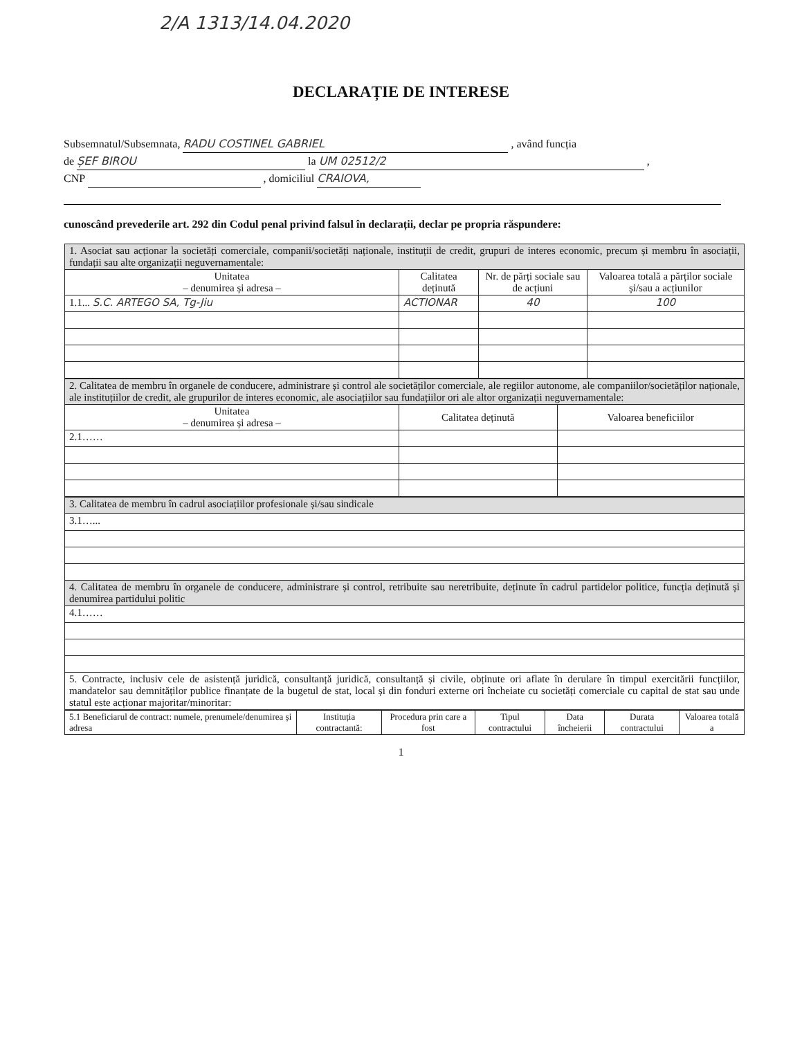2/A 1313/14.04.2020
DECLARAȚIE DE INTERESE
Subsemnatul/Subsemnata, RADU COSTINEL GABRIEL , având funcția
de ȘEF BIROU la UM 02512/2 ,
CNP , domiciliul CRAIOVA,
cunoscând prevederile art. 292 din Codul penal privind falsul în declarații, declar pe propria răspundere:
| 1. Asociat sau acționar la societăți comerciale, companii/societăți naționale, instituții de credit, grupuri de interes economic, precum și membru în asociații, fundații sau alte organizații neguvernamentale: | | | |
| Unitatea – denumirea și adresa – | Calitatea deținută | Nr. de părți sociale sau de acțiuni | Valoarea totală a părților sociale și/sau a acțiunilor |
| 1.1... S.C. ARTEGO SA, Tg-Jiu | ACTIONAR | 40 | 100 |
| 2. Calitatea de membru în organele de conducere, administrare și control ale societăților comerciale, ale regiilor autonome, ale companiilor/societăților naționale, ale instituțiilor de credit, ale grupurilor de interes economic, ale asociațiilor sau fundațiilor ori ale altor organizații neguvernamentale: | | |
| Unitatea – denumirea și adresa – | Calitatea deținută | Valoarea beneficiilor |
| 2.1…… | | |
| 3. Calitatea de membru în cadrul asociațiilor profesionale și/sau sindicale |
| 3.1…... |
| 4. Calitatea de membru în organele de conducere, administrare și control, retribuite sau neretribuite, deținute în cadrul partidelor politice, funcția deținută și denumirea partidului politic |
| 4.1…… |
| 5. Contracte, inclusiv cele de asistență juridică, consultanță juridică, consultanță și civile, obținute ori aflate în derulare în timpul exercitării funcțiilor, mandatelor sau demnităților publice finanțate de la bugetul de stat, local și din fonduri externe ori încheiate cu societăți comerciale cu capital de stat sau unde statul este acționar majoritar/minoritar: |
| 5.1 Beneficiarul de contract: numele, prenumele/denumirea și adresa | Instituția contractantă: | Procedura prin care a fost | Tipul contractului | Data încheierii | Durata contractului | Valoarea totală a |
| --- | --- | --- | --- | --- | --- | --- |
1